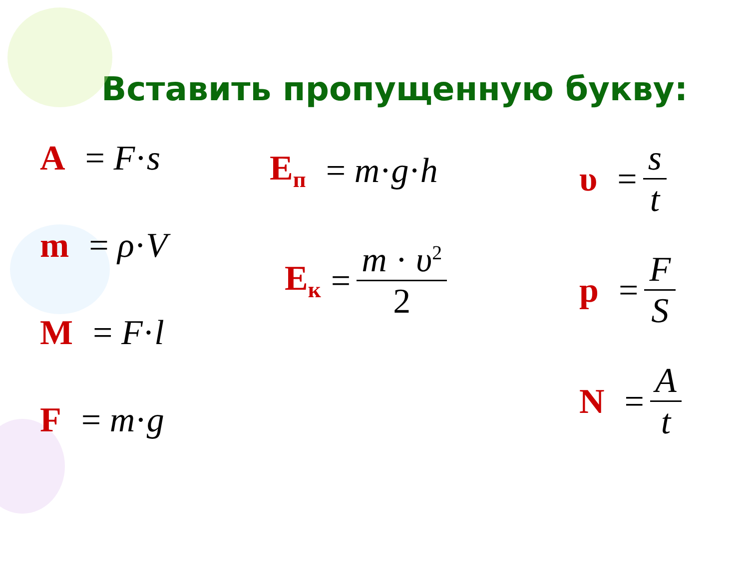Вставить пропущенную букву:
A = F · s
m = ρ · V
M = F · l
F = m · g
E<sub>п</sub> = m · g · h
E<sub>к</sub> = m · υ<sup>2</sup> 2
υ = s t
p = F S
N = A t